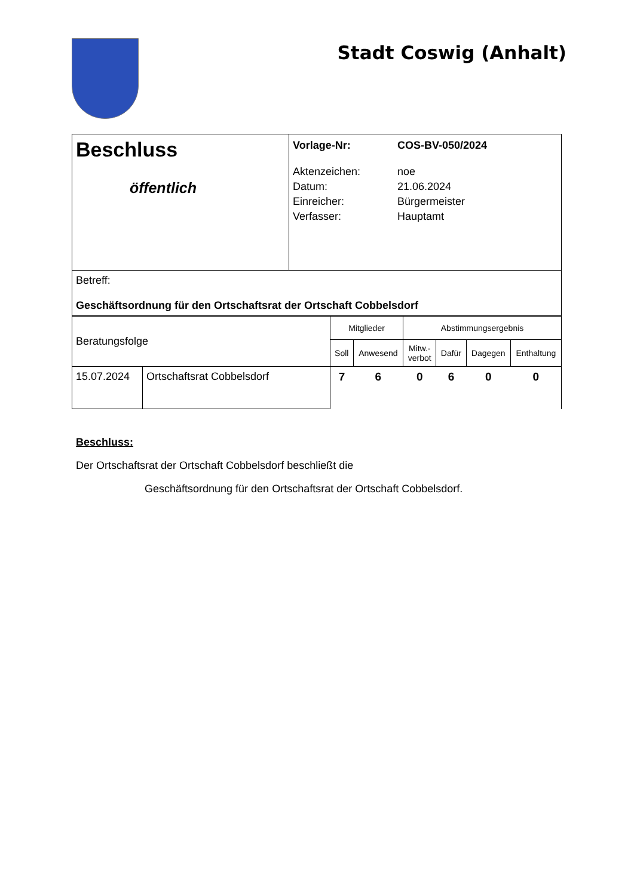Stadt Coswig (Anhalt)
| Beschluss öffentlich | / Vorlage-Nr: / COS-BV-050/2024 / / Aktenzeichen: / noe / / Datum: / 21.06.2024 / / Einreicher: / Bürgermeister / / Verfasser: / Hauptamt / |
| Betreff: Geschäftsordnung für den Ortschaftsrat der Ortschaft Cobbelsdorf | |
| Beratungsfolge | | Mitglieder | | Abstimmungsergebnis | | | |
| | | Soll | Anwesend | Mitw.- verbot | Dafür | Dagegen | Enthaltung |
| 15.07.2024 | Ortschaftsrat Cobbelsdorf | 7 | 6 | 0 | 6 | 0 | 0 |
Beschluss:
Der Ortschaftsrat der Ortschaft Cobbelsdorf beschließt die
Geschäftsordnung für den Ortschaftsrat der Ortschaft Cobbelsdorf.